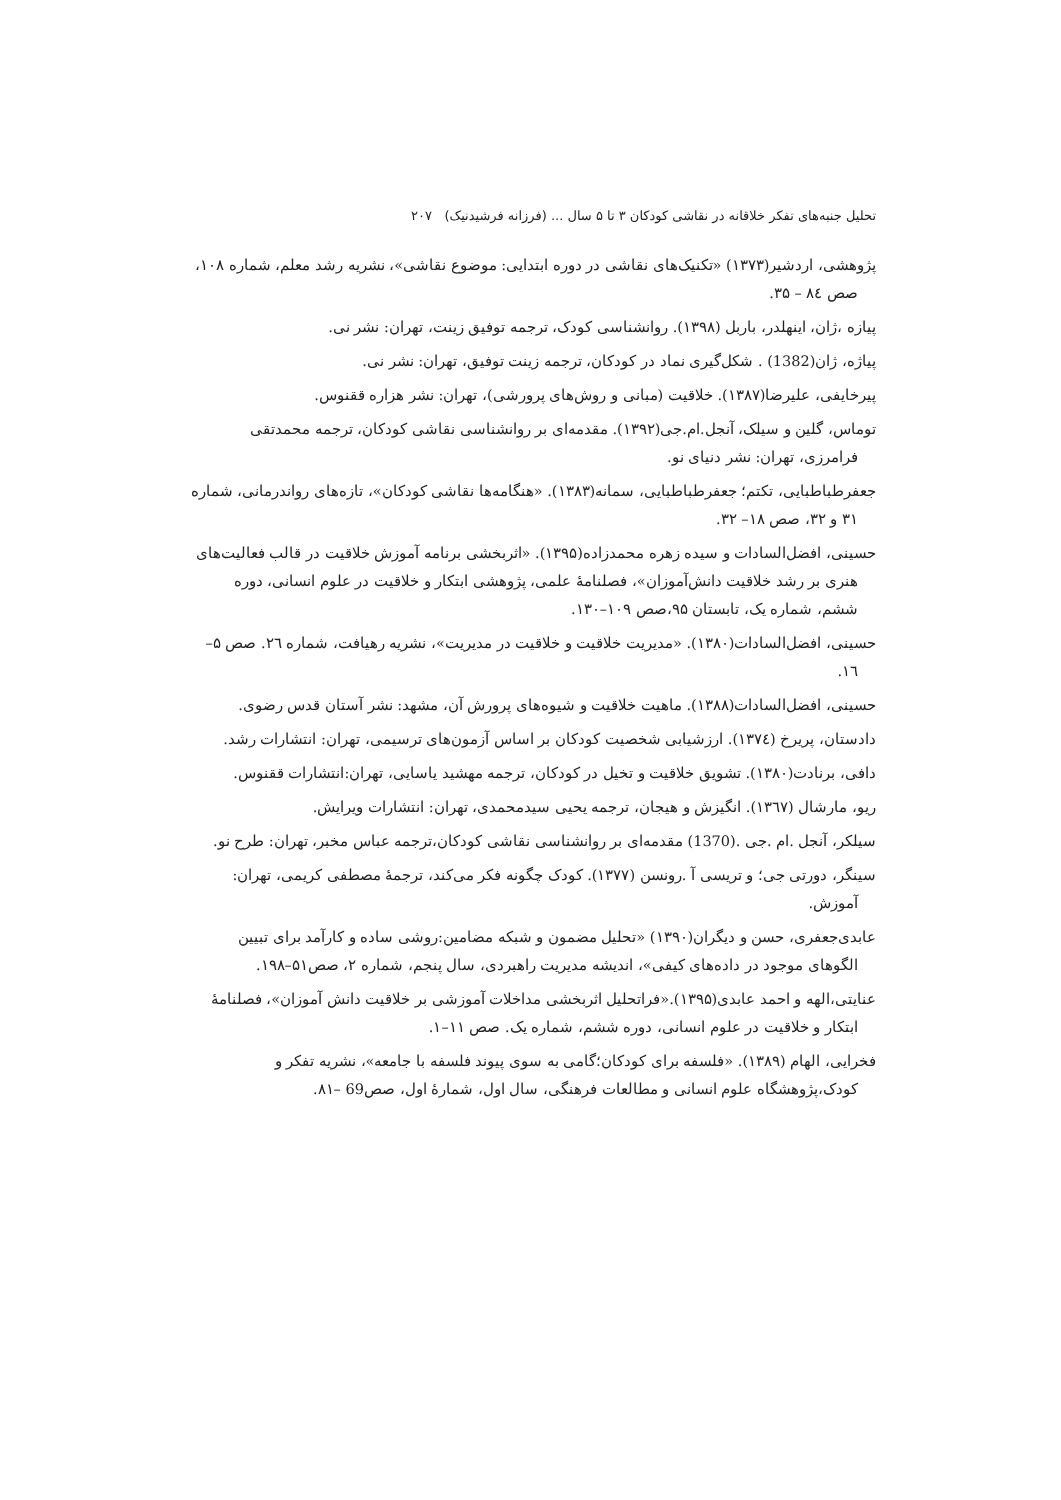تحلیل جنبه‌های تفکر خلاقانه در نقاشی کودکان ۳ تا ۵ سال ... (فرزانه فرشیدنیک) ۲۰۷
پژوهشی، اردشیر(۱۳۷۳) «تکنیک‌های نقاشی در دوره ابتدایی: موضوع نقاشی»، نشریه رشد معلم، شماره ۱۰۸، صص ۸٤ – ۳۵.
پیازه ،ژان، اینهلدر، باربل (۱۳۹۸). روانشناسی کودک، ترجمه توفیق زینت، تهران: نشر نی.
پیاژه، ژان(1382) . شکل‌گیری نماد در کودکان، ترجمه زینت توفیق، تهران: نشر نی.
پیرخایفی، علیرضا(۱۳۸۷). خلاقیت (مبانی و روش‌های پرورشی)، تهران: نشر هزاره ققنوس.
توماس، گلین و سیلک، آنجل.ام.جی(۱۳۹۲). مقدمه‌ای بر روانشناسی نقاشی کودکان، ترجمه محمدتقی فرامرزی، تهران: نشر دنیای نو.
جعفرطباطبایی، تکتم؛ جعفرطباطبایی، سمانه(۱۳۸۳). «هنگامه‌ها نقاشی کودکان»، تازه‌های رواندرمانی، شماره ۳۱ و ۳۲، صص ۱۸– ۳۲.
حسینی، افضل‌السادات و سیده زهره محمدزاده(۱۳۹۵). «اثربخشی برنامه آموزش خلاقیت در قالب فعالیت‌های هنری بر رشد خلاقیت دانش‌آموزان»، فصلنامهٔ علمی، پژوهشی ابتکار و خلاقیت در علوم انسانی، دوره ششم، شماره یک، تابستان ۹۵،صص ۱۰۹–۱۳۰.
حسینی، افضل‌السادات(۱۳۸۰). «مدیریت خلاقیت و خلاقیت در مدیریت»، نشریه رهیافت، شماره ۲٦. صص ۵–۱٦.
حسینی، افضل‌السادات(۱۳۸۸). ماهیت خلاقیت و شیوه‌های پرورش آن، مشهد: نشر آستان قدس رضوی.
دادستان، پریرخ (۱۳۷٤). ارزشیابی شخصیت کودکان بر اساس آزمون‌های ترسیمی، تهران: انتشارات رشد.
دافی، برنادت(۱۳۸۰). تشویق خلاقیت و تخیل در کودکان، ترجمه مهشید یاسایی، تهران:انتشارات ققنوس.
ریو، مارشال (۱۳٦۷). انگیزش و هیجان، ترجمه یحیی سیدمحمدی، تهران: انتشارات ویرایش.
سیلکر، آنجل .ام .جی .(1370) مقدمه‌ای بر روانشناسی نقاشی کودکان،ترجمه عباس مخبر، تهران: طرح نو.
سینگر، دورتی جی؛ و تریسی آ .رونسن (۱۳۷۷). کودک چگونه فکر می‌کند، ترجمهٔ مصطفی کریمی، تهران: آموزش.
عابدی‌جعفری، حسن و دیگران(۱۳۹۰) «تحلیل مضمون و شبکه مضامین:روشی ساده و کارآمد برای تبیین الگوهای موجود در داده‌های کیفی»، اندیشه مدیریت راهبردی، سال پنجم، شماره ۲، صص۵۱–۱۹۸.
عنایتی،الهه و احمد عابدی(۱۳۹۵).«فراتحلیل اثربخشی مداخلات آموزشی بر خلاقیت دانش آموزان»، فصلنامهٔ ابتکار و خلاقیت در علوم انسانی، دوره ششم، شماره یک. صص ۱۱–۱.
فخرایی، الهام (۱۳۸۹). «فلسفه برای کودکان؛گامی به سوی پیوند فلسفه با جامعه»، نشریه تفکر و کودک،پژوهشگاه علوم انسانی و مطالعات فرهنگی، سال اول، شمارهٔ اول، صص69 –۸۱.